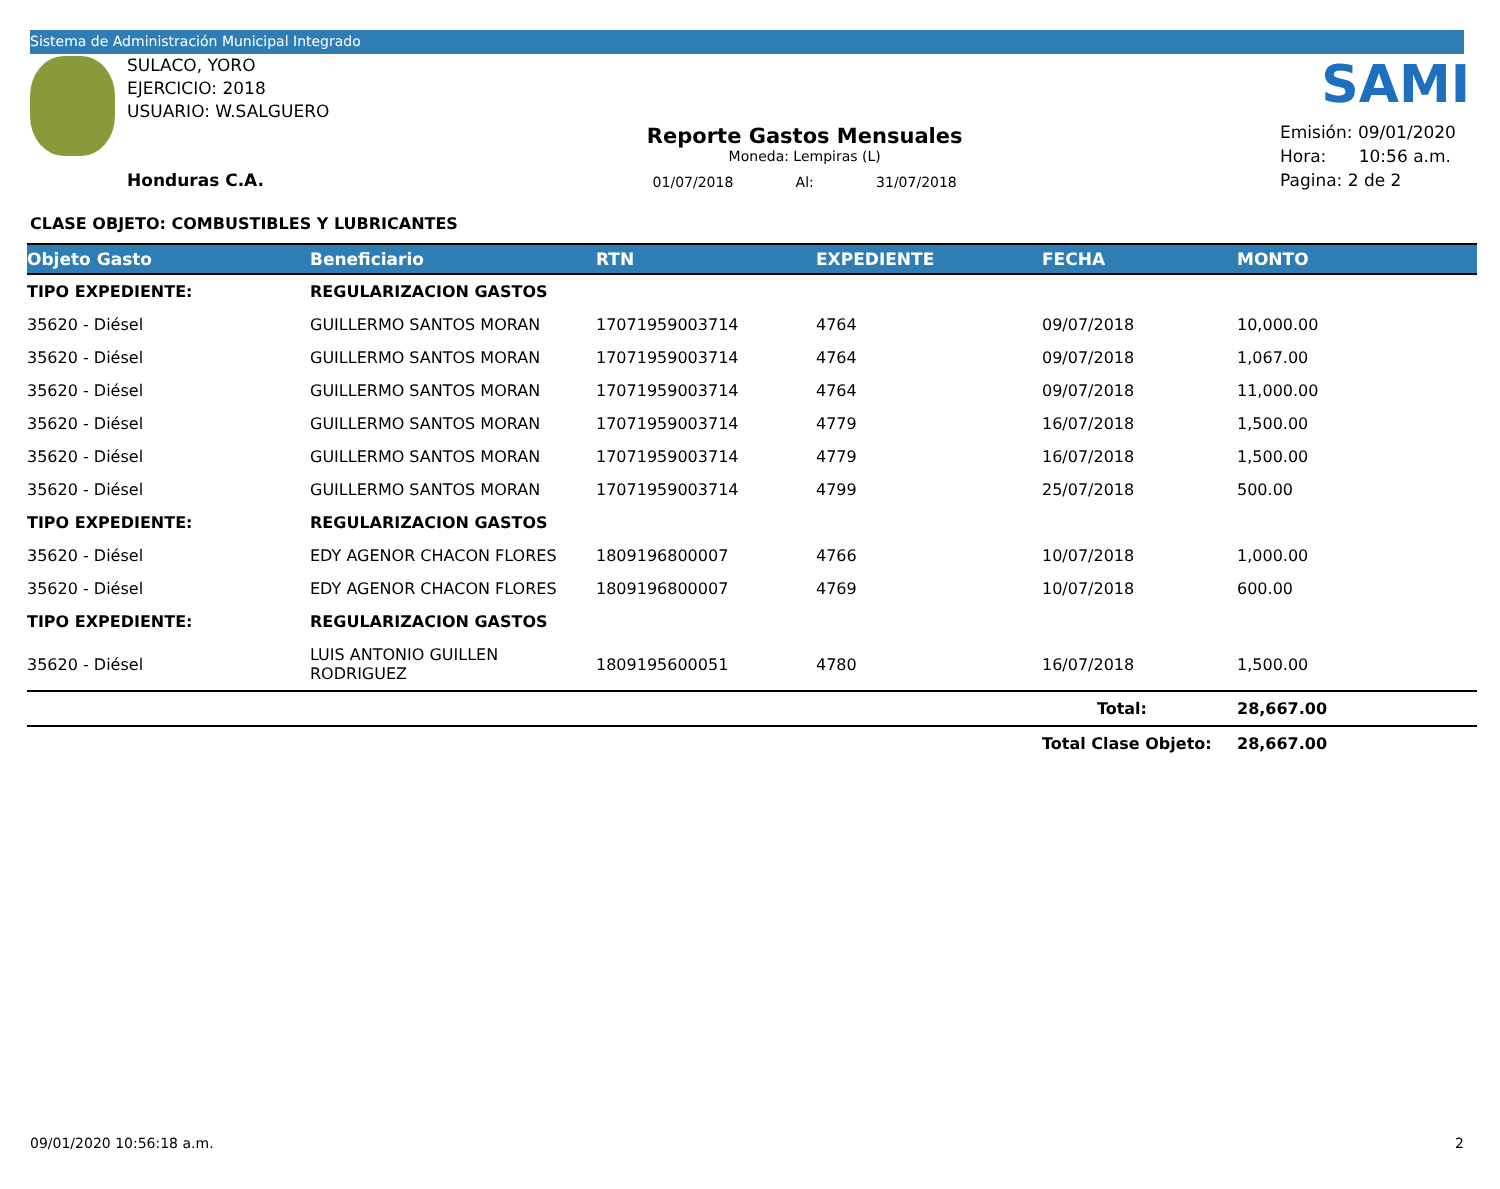Sistema de Administración Municipal Integrado
SULACO, YORO
EJERCICIO: 2018
USUARIO: W.SALGUERO
Honduras C.A.
Reporte Gastos Mensuales
Moneda: Lempiras (L)
01/07/2018 Al: 31/07/2018
SAMI
Emisión: 09/01/2020
Hora: 10:56 a.m.
Pagina: 2 de 2
CLASE OBJETO: COMBUSTIBLES Y LUBRICANTES
| Objeto Gasto | Beneficiario | RTN | EXPEDIENTE | FECHA | MONTO |
| --- | --- | --- | --- | --- | --- |
| TIPO EXPEDIENTE: | REGULARIZACION GASTOS | | | | |
| 35620 - Diésel | GUILLERMO SANTOS MORAN | 17071959003714 | 4764 | 09/07/2018 | 10,000.00 |
| 35620 - Diésel | GUILLERMO SANTOS MORAN | 17071959003714 | 4764 | 09/07/2018 | 1,067.00 |
| 35620 - Diésel | GUILLERMO SANTOS MORAN | 17071959003714 | 4764 | 09/07/2018 | 11,000.00 |
| 35620 - Diésel | GUILLERMO SANTOS MORAN | 17071959003714 | 4779 | 16/07/2018 | 1,500.00 |
| 35620 - Diésel | GUILLERMO SANTOS MORAN | 17071959003714 | 4779 | 16/07/2018 | 1,500.00 |
| 35620 - Diésel | GUILLERMO SANTOS MORAN | 17071959003714 | 4799 | 25/07/2018 | 500.00 |
| TIPO EXPEDIENTE: | REGULARIZACION GASTOS | | | | |
| 35620 - Diésel | EDY AGENOR CHACON FLORES | 1809196800007 | 4766 | 10/07/2018 | 1,000.00 |
| 35620 - Diésel | EDY AGENOR CHACON FLORES | 1809196800007 | 4769 | 10/07/2018 | 600.00 |
| TIPO EXPEDIENTE: | REGULARIZACION GASTOS | | | | |
| 35620 - Diésel | LUIS ANTONIO GUILLEN RODRIGUEZ | 1809195600051 | 4780 | 16/07/2018 | 1,500.00 |
| | | | | Total: | 28,667.00 |
| | | | | Total Clase Objeto: | 28,667.00 |
09/01/2020 10:56:18 a.m. 2